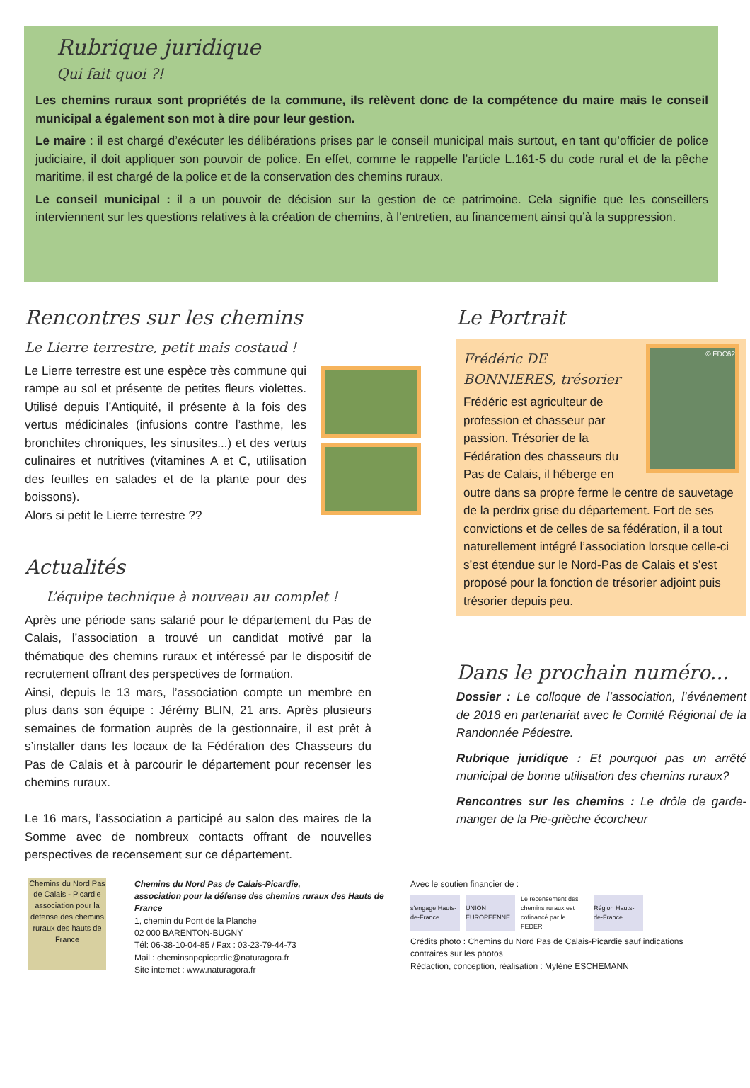Rubrique juridique
Qui fait quoi ?!
Les chemins ruraux sont propriétés de la commune, ils relèvent donc de la compétence du maire mais le conseil municipal a également son mot à dire pour leur gestion.
Le maire : il est chargé d’exécuter les délibérations prises par le conseil municipal mais surtout, en tant qu’officier de police judiciaire, il doit appliquer son pouvoir de police. En effet, comme le rappelle l’article L.161-5 du code rural et de la pêche maritime, il est chargé de la police et de la conservation des chemins ruraux.
Le conseil municipal : il a un pouvoir de décision sur la gestion de ce patrimoine. Cela signifie que les conseillers interviennent sur les questions relatives à la création de chemins, à l’entretien, au financement ainsi qu’à la suppression.
Rencontres sur les chemins
Le Lierre terrestre, petit mais costaud !
Le Lierre terrestre est une espèce très commune qui rampe au sol et présente de petites fleurs violettes. Utilisé depuis l’Antiquité, il présente à la fois des vertus médicinales (infusions contre l’asthme, les bronchites chroniques, les sinusites...) et des vertus culinaires et nutritives (vitamines A et C, utilisation des feuilles en salades et de la plante pour des boissons).
Alors si petit le Lierre terrestre ??
Actualités
L’équipe technique à nouveau au complet !
Après une période sans salarié pour le département du Pas de Calais, l’association a trouvé un candidat motivé par la thématique des chemins ruraux et intéressé par le dispositif de recrutement offrant des perspectives de formation.
Ainsi, depuis le 13 mars, l’association compte un membre en plus dans son équipe : Jérémy BLIN, 21 ans. Après plusieurs semaines de formation auprès de la gestionnaire, il est prêt à s’installer dans les locaux de la Fédération des Chasseurs du Pas de Calais et à parcourir le département pour recenser les chemins ruraux.
Le 16 mars, l’association a participé au salon des maires de la Somme avec de nombreux contacts offrant de nouvelles perspectives de recensement sur ce département.
Le Portrait
© FDC62
Frédéric DE BONNIERES, trésorier
Frédéric est agriculteur de profession et chasseur par passion. Trésorier de la Fédération des chasseurs du Pas de Calais, il héberge en outre dans sa propre ferme le centre de sauvetage de la perdrix grise du département. Fort de ses convictions et de celles de sa fédération, il a tout naturellement intégré l’association lorsque celle-ci s’est étendue sur le Nord-Pas de Calais et s’est proposé pour la fonction de trésorier adjoint puis trésorier depuis peu.
Dans le prochain numéro...
Dossier : Le colloque de l’association, l’événement de 2018 en partenariat avec le Comité Régional de la Randonnée Pédestre.
Rubrique juridique : Et pourquoi pas un arrêté municipal de bonne utilisation des chemins ruraux?
Rencontres sur les chemins : Le drôle de garde-manger de la Pie-grièche écorcheur
Chemins du Nord Pas de Calais - Picardie
association pour la défense des chemins ruraux des hauts de France
Chemins du Nord Pas de Calais-Picardie,
association pour la défense des chemins ruraux des Hauts de France
1, chemin du Pont de la Planche
02 000 BARENTON-BUGNY
Tél: 06-38-10-04-85 / Fax : 03-23-79-44-73
Mail : cheminsnpcpicardie@naturagora.fr
Site internet : www.naturagora.fr
Avec le soutien financier de :
s'engage Hauts-de-France
UNION EUROPÉENNE
Le recensement des chemins ruraux est cofinancé par le FEDER
Région Hauts-de-France
Crédits photo : Chemins du Nord Pas de Calais-Picardie sauf indications contraires sur les photos
Rédaction, conception, réalisation : Mylène ESCHEMANN